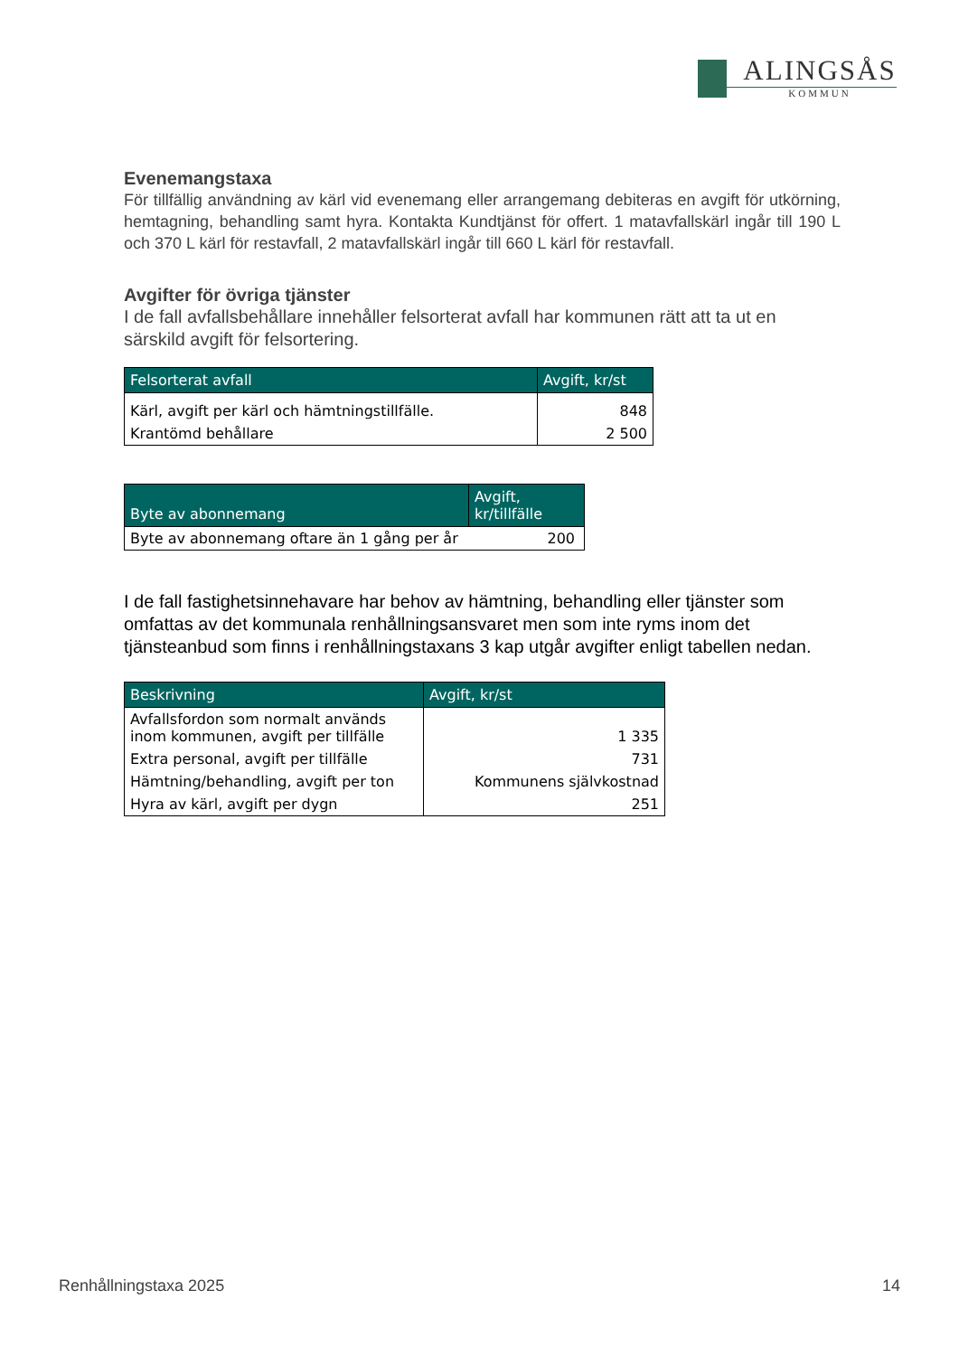ALINGSÅS
KOMMUN
Evenemangstaxa
För tillfällig användning av kärl vid evenemang eller arrangemang debiteras en avgift för utkörning, hemtagning, behandling samt hyra. Kontakta Kundtjänst för offert. 1 matavfallskärl ingår till 190 L och 370 L kärl för restavfall, 2 matavfallskärl ingår till 660 L kärl för restavfall.
Avgifter för övriga tjänster
I de fall avfallsbehållare innehåller felsorterat avfall har kommunen rätt att ta ut en särskild avgift för felsortering.
| Felsorterat avfall | Avgift, kr/st |
| --- | --- |
| Kärl, avgift per kärl och hämtningstillfälle. | 848 |
| Krantömd behållare | 2 500 |
| Byte av abonnemang | Avgift, kr/tillfälle |
| --- | --- |
| Byte av abonnemang oftare än 1 gång per år | 200 |
I de fall fastighetsinnehavare har behov av hämtning, behandling eller tjänster som omfattas av det kommunala renhållningsansvaret men som inte ryms inom det tjänsteanbud som finns i renhållningstaxans 3 kap utgår avgifter enligt tabellen nedan.
| Beskrivning | Avgift, kr/st |
| --- | --- |
| Avfallsfordon som normalt används inom kommunen, avgift per tillfälle | 1 335 |
| Extra personal, avgift per tillfälle | 731 |
| Hämtning/behandling, avgift per ton | Kommunens självkostnad |
| Hyra av kärl, avgift per dygn | 251 |
Renhållningstaxa 2025 14